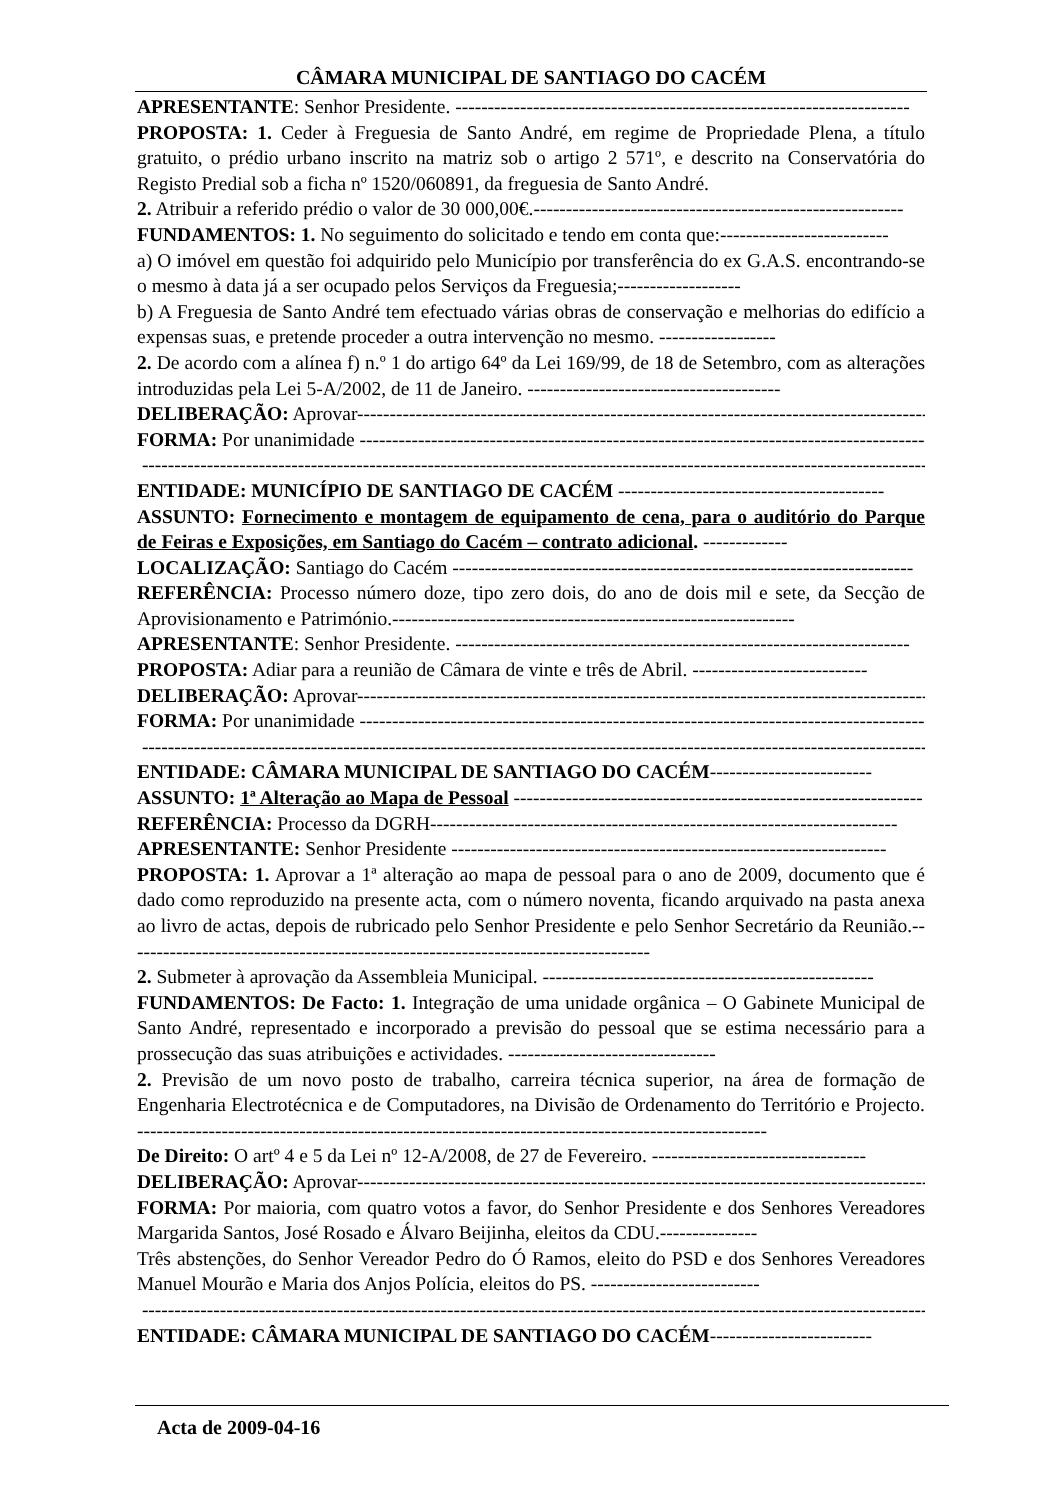CÂMARA MUNICIPAL DE SANTIAGO DO CACÉM
APRESENTANTE: Senhor Presidente. ----------------------------------------------------------------------
PROPOSTA: 1. Ceder à Freguesia de Santo André, em regime de Propriedade Plena, a título gratuito, o prédio urbano inscrito na matriz sob o artigo 2 571º, e descrito na Conservatória do Registo Predial sob a ficha nº 1520/060891, da freguesia de Santo André.
2. Atribuir a referido prédio o valor de 30 000,00€.---------------------------------------------------------
FUNDAMENTOS: 1. No seguimento do solicitado e tendo em conta que:--------------------------
a) O imóvel em questão foi adquirido pelo Município por transferência do ex G.A.S. encontrando-se o mesmo à data já a ser ocupado pelos Serviços da Freguesia;-------------------
b) A Freguesia de Santo André tem efectuado várias obras de conservação e melhorias do edifício a expensas suas, e pretende proceder a outra intervenção no mesmo. ------------------
2. De acordo com a alínea f) n.º 1 do artigo 64º da Lei 169/99, de 18 de Setembro, com as alterações introduzidas pela Lei 5-A/2002, de 11 de Janeiro. ---------------------------------------
DELIBERAÇÃO: Aprovar-------------------------------------------------------------------------------------------
FORMA: Por unanimidade ------------------------------------------------------------------------------------------
---------------------------------------------------------------------------------------------------------------------------
ENTIDADE: MUNICÍPIO DE SANTIAGO DE CACÉM -----------------------------------------
ASSUNTO: Fornecimento e montagem de equipamento de cena, para o auditório do Parque de Feiras e Exposições, em Santiago do Cacém – contrato adicional. -------------
LOCALIZAÇÃO: Santiago do Cacém -----------------------------------------------------------------------
REFERÊNCIA: Processo número doze, tipo zero dois, do ano de dois mil e sete, da Secção de Aprovisionamento e Património.--------------------------------------------------------------
APRESENTANTE: Senhor Presidente. ----------------------------------------------------------------------
PROPOSTA: Adiar para a reunião de Câmara de vinte e três de Abril. ---------------------------
DELIBERAÇÃO: Aprovar-------------------------------------------------------------------------------------------
FORMA: Por unanimidade ------------------------------------------------------------------------------------------
---------------------------------------------------------------------------------------------------------------------------
ENTIDADE: CÂMARA MUNICIPAL DE SANTIAGO DO CACÉM-------------------------
ASSUNTO: 1ª Alteração ao Mapa de Pessoal ---------------------------------------------------------------
REFERÊNCIA: Processo da DGRH------------------------------------------------------------------------
APRESENTANTE: Senhor Presidente -------------------------------------------------------------------
PROPOSTA: 1. Aprovar a 1ª alteração ao mapa de pessoal para o ano de 2009, documento que é dado como reproduzido na presente acta, com o número noventa, ficando arquivado na pasta anexa ao livro de actas, depois de rubricado pelo Senhor Presidente e pelo Senhor Secretário da Reunião.---------------------------------------------------------------------------------
2. Submeter à aprovação da Assembleia Municipal. ---------------------------------------------------
FUNDAMENTOS: De Facto: 1. Integração de uma unidade orgânica – O Gabinete Municipal de Santo André, representado e incorporado a previsão do pessoal que se estima necessário para a prossecução das suas atribuições e actividades. --------------------------------
2. Previsão de um novo posto de trabalho, carreira técnica superior, na área de formação de Engenharia Electrotécnica e de Computadores, na Divisão de Ordenamento do Território e Projecto. -------------------------------------------------------------------------------------------------
De Direito: O artº 4 e 5 da Lei nº 12-A/2008, de 27 de Fevereiro. ---------------------------------
DELIBERAÇÃO: Aprovar-------------------------------------------------------------------------------------------
FORMA: Por maioria, com quatro votos a favor, do Senhor Presidente e dos Senhores Vereadores Margarida Santos, José Rosado e Álvaro Beijinha, eleitos da CDU.---------------
Três abstenções, do Senhor Vereador Pedro do Ó Ramos, eleito do PSD e dos Senhores Vereadores Manuel Mourão e Maria dos Anjos Polícia, eleitos do PS. --------------------------
---------------------------------------------------------------------------------------------------------------------------
ENTIDADE: CÂMARA MUNICIPAL DE SANTIAGO DO CACÉM-------------------------
Acta de 2009-04-16